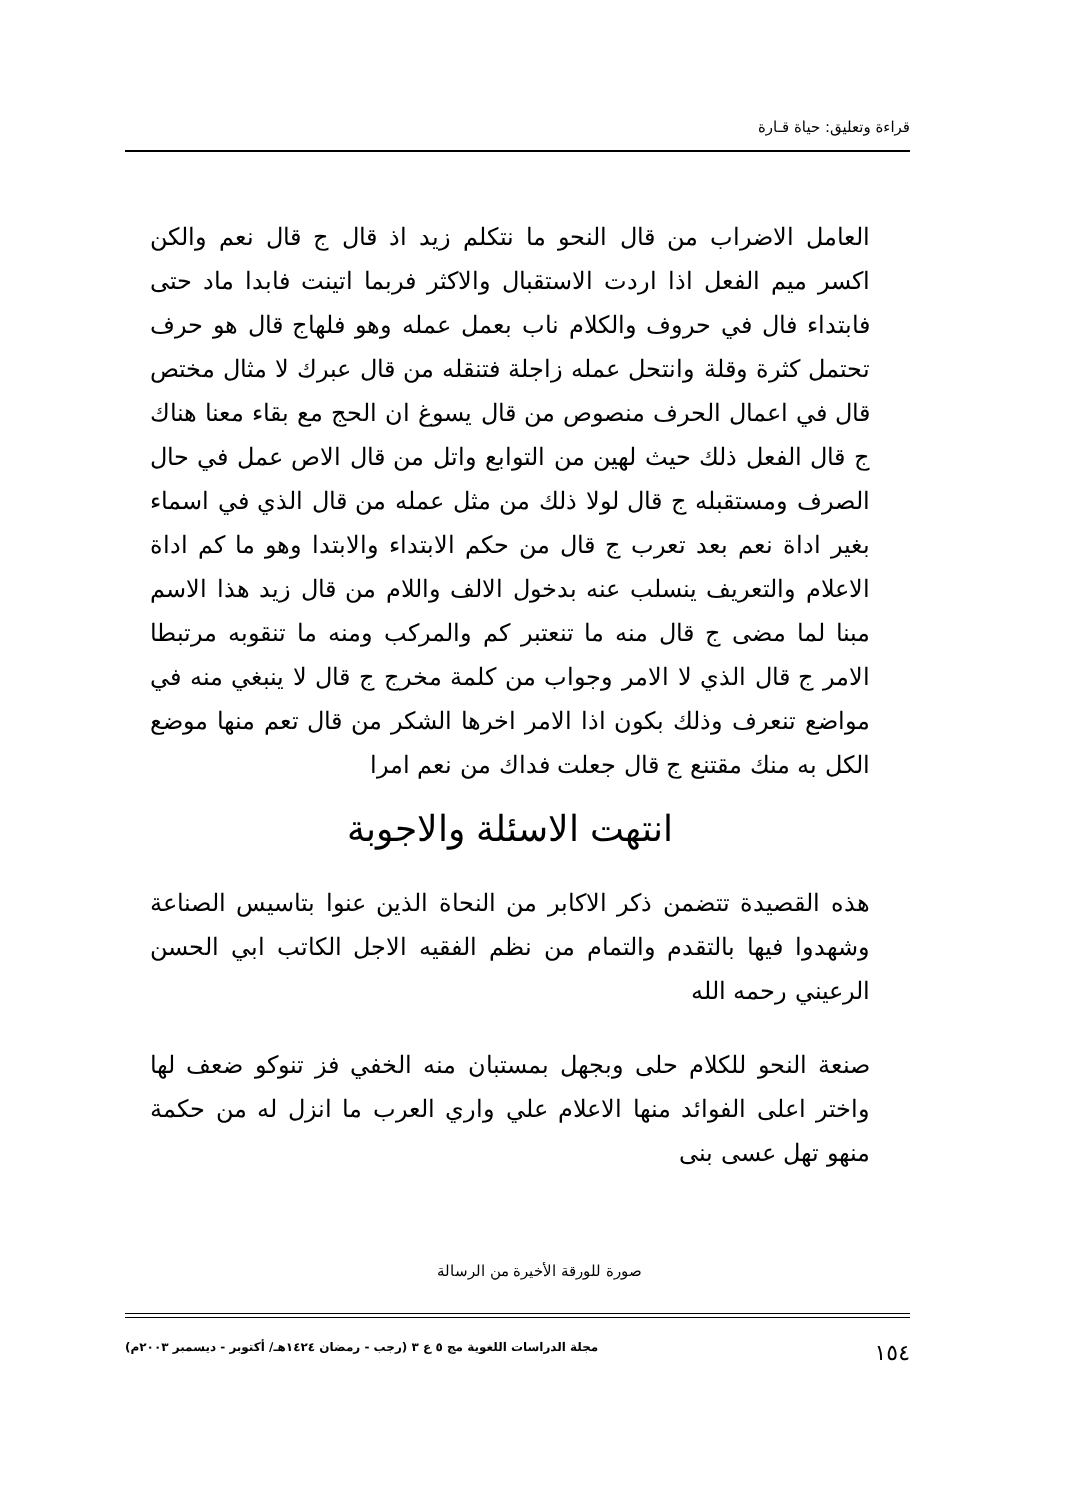قراءة وتعليق: حياة قـارة
العامل الاضراب من قال النحو ما نتكلم زيد اذ قال ج قال نعم والكن اكسر ميم الفعل اذا اردت الاستقبال والاكثر فربما اتينت فابدا ماد حتى فابتداء فال في حروف والكلام ناب بعمل عمله وهو فلهاج قال هو حرف تحتمل كثرة وقلة وانتحل عمله زاجلة فتنقله من قال عبرك لا مثال مختص قال في اعمال الحرف منصوص من قال يسوغ ان الحج مع بقاء معنا هناك ج قال الفعل ذلك حيث لهين من التوابع واتل من قال الاص عمل في حال الصرف ومستقبله ج قال لولا ذلك من مثل عمله من قال الذي في اسماء بغير اداة نعم بعد تعرب ج قال من حكم الابتداء والابتدا وهو ما كم اداة الاعلام والتعريف ينسلب عنه بدخول الالف واللام من قال زيد هذا الاسم مبنا لما مضى ج قال منه ما تنعتبر كم والمركب ومنه ما تنقوبه مرتبطا الامر ج قال الذي لا الامر وجواب من كلمة مخرج ج قال لا ينبغي منه في مواضع تنعرف وذلك بكون اذا الامر اخرها الشكر من قال تعم منها موضع الكل به منك مقتنع ج قال جعلت فداك من نعم امرا
انتهت الاسئلة والاجوبة
هذه القصيدة تتضمن ذكر الاكابر من النحاة الذين عنوا بتاسيس الصناعة وشهدوا فيها بالتقدم والتمام من نظم الفقيه الاجل الكاتب ابي الحسن الرعيني رحمه الله
صنعة النحو للكلام حلى وبجهل بمستبان منه الخفي فز تنوكو ضعف لها واختر اعلى الفوائد منها الاعلام علي واري العرب ما انزل له من حكمة منهو تهل عسى بنى
صورة للورقة الأخيرة من الرسالة
١٥٤ مجلة الدراسات اللغوية مج ٥ ع ٣ (رجب - رمضان ١٤٢٤هـ/ أكتوبر - ديسمبر ٢٠٠٣م)